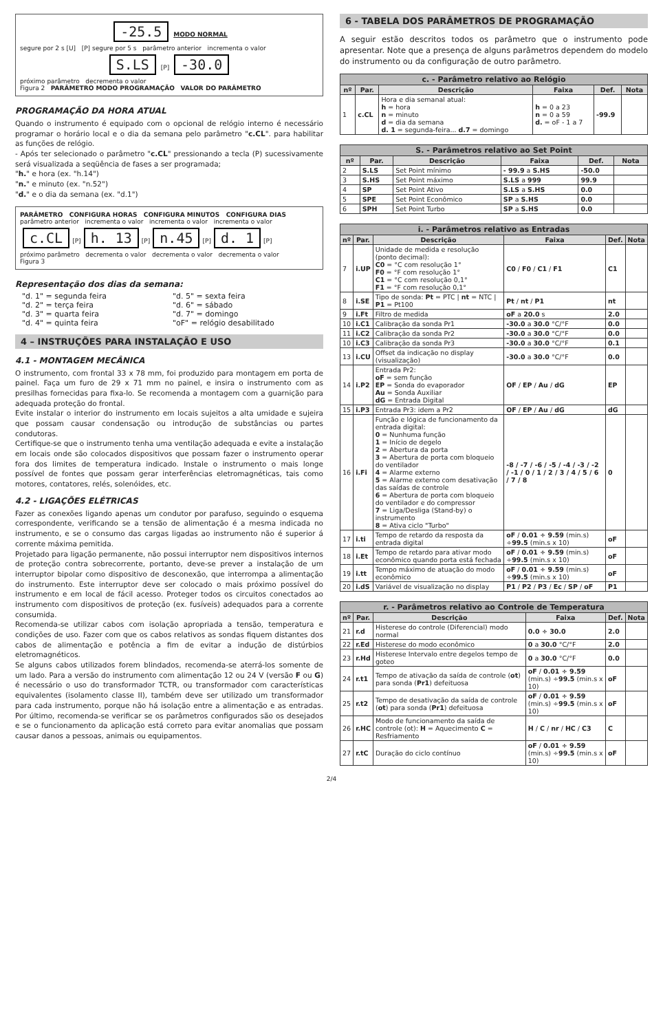-25.5 MODO NORMAL
segure por 2 s [U] [P] segure por 5 s parâmetro anterior incrementa o valor
S.LS [P] -30.0
próximo parâmetro decrementa o valor
Figura 2 PARÂMETRO MODO PROGRAMAÇÃO VALOR DO PARÂMETRO
PROGRAMAÇÃO DA HORA ATUAL
Quando o instrumento é equipado com o opcional de relógio interno é necessário programar o horário local e o dia da semana pelo parâmetro "c.CL". para habilitar as funções de relógio.
- Após ter selecionado o parâmetro "c.CL" pressionando a tecla (P) sucessivamente será visualizada a seqüência de fases a ser programada;
"h." e hora (ex. "h.14")
"n." e minuto (ex. "n.52")
"d." e o dia da semana (ex. "d.1")
PARÂMETRO CONFIGURA HORAS CONFIGURA MINUTOS CONFIGURA DIAS
parâmetro anterior incrementa o valor incrementa o valor incrementa o valor
c.CL [P] h. 13 [P] n.45 [P] d. 1 [P]
próximo parâmetro decrementa o valor decrementa o valor decrementa o valor
Figura 3
Representação dos dias da semana:
"d. 1" = segunda feira "d. 5" = sexta feira "d. 2" = terça feira "d. 6" = sábado "d. 3" = quarta feira "d. 7" = domingo "d. 4" = quinta feira "oF" = relógio desabilitado
4 – INSTRUÇÕES PARA INSTALAÇÃO E USO
4.1 - MONTAGEM MECÂNICA
O instrumento, com frontal 33 x 78 mm, foi produzido para montagem em porta de painel. Faça um furo de 29 x 71 mm no painel, e insira o instrumento com as presilhas fornecidas para fixa-lo. Se recomenda a montagem com a guarnição para adequada proteção do frontal.
Evite instalar o interior do instrumento em locais sujeitos a alta umidade e sujeira que possam causar condensação ou introdução de substâncias ou partes condutoras.
Certifique-se que o instrumento tenha uma ventilação adequada e evite a instalação em locais onde são colocados dispositivos que possam fazer o instrumento operar fora dos limites de temperatura indicado. Instale o instrumento o mais longe possível de fontes que possam gerar interferências eletromagnéticas, tais como motores, contatores, relés, solenóides, etc.
4.2 - LIGAÇÕES ELÉTRICAS
Fazer as conexões ligando apenas um condutor por parafuso, seguindo o esquema correspondente, verificando se a tensão de alimentação é a mesma indicada no instrumento, e se o consumo das cargas ligadas ao instrumento não é superior á corrente máxima pemitida.
Projetado para ligação permanente, não possui interruptor nem dispositivos internos de proteção contra sobrecorrente, portanto, deve-se prever a instalação de um interruptor bipolar como dispositivo de desconexão, que interrompa a alimentação do instrumento. Este interruptor deve ser colocado o mais próximo possível do instrumento e em local de fácil acesso. Proteger todos os circuitos conectados ao instrumento com dispositivos de proteção (ex. fusíveis) adequados para a corrente consumida.
Recomenda-se utilizar cabos com isolação apropriada a tensão, temperatura e condições de uso. Fazer com que os cabos relativos as sondas fiquem distantes dos cabos de alimentação e potência a fim de evitar a indução de distúrbios eletromagnéticos.
Se alguns cabos utilizados forem blindados, recomenda-se aterrá-los somente de um lado. Para a versão do instrumento com alimentação 12 ou 24 V (versão F ou G) é necessário o uso do transformador TCTR, ou transformador com características equivalentes (isolamento classe II), também deve ser utilizado um transformador para cada instrumento, porque não há isolação entre a alimentação e as entradas. Por último, recomenda-se verificar se os parâmetros configurados são os desejados e se o funcionamento da aplicação está correto para evitar anomalias que possam causar danos a pessoas, animais ou equipamentos.
6 - TABELA DOS PARÂMETROS DE PROGRAMAÇÃO
A seguir estão descritos todos os parâmetro que o instrumento pode apresentar. Note que a presença de alguns parâmetros dependem do modelo do instrumento ou da configuração de outro parâmetro.
| c. - Parâmetro relativo ao Relógio | | | | | |
| --- | --- | --- | --- | --- | --- |
| nº | Par. | Descrição | Faixa | Def. | Nota |
| 1 | c.CL | Hora e dia semanal atual: h = hora n = minuto d = dia da semana d. 1 = segunda-feira... d.7 = domingo | h = 0 a 23 n = 0 a 59 d. = oF - 1 a 7 | -99.9 | |
| S. - Parâmetros relativo ao Set Point | | | | | |
| --- | --- | --- | --- | --- | --- |
| nº | Par. | Descrição | Faixa | Def. | Nota |
| 2 | S.LS | Set Point mínimo | - 99.9 a S.HS | -50.0 | |
| 3 | S.HS | Set Point máximo | S.LS a 999 | 99.9 | |
| 4 | SP | Set Point Ativo | S.LS a S.HS | 0.0 | |
| 5 | SPE | Set Point Econômico | SP a S.HS | 0.0 | |
| 6 | SPH | Set Point Turbo | SP a S.HS | 0.0 | |
| i. - Parâmetros relativo as Entradas | | | | | |
| --- | --- | --- | --- | --- | --- |
| nº | Par. | Descrição | Faixa | Def. | Nota |
| 7 | i.UP | Unidade de medida e resolução (ponto decimal): C0 = °C com resolução 1° F0 = °F com resolução 1° C1 = °C com resolução 0,1° F1 = °F com resolução 0,1° | C0 / F0 / C1 / F1 | C1 | |
| 8 | i.SE | Tipo de sonda: Pt = PTC / nt = NTC / P1 = Pt100 | Pt / nt / P1 | nt | |
| 9 | i.Ft | Filtro de medida | oF a 20.0 s | 2.0 | |
| 10 | i.C1 | Calibração da sonda Pr1 | -30.0 a 30.0 °C/°F | 0.0 | |
| 11 | i.C2 | Calibração da sonda Pr2 | -30.0 a 30.0 °C/°F | 0.0 | |
| 10 | i.C3 | Calibração da sonda Pr3 | -30.0 a 30.0 °C/°F | 0.1 | |
| 13 | i.CU | Offset da indicação no display (visualização) | -30.0 a 30.0 °C/°F | 0.0 | |
| 14 | i.P2 | Entrada Pr2: oF = sem função EP = Sonda do evaporador Au = Sonda Auxiliar dG = Entrada Digital | OF / EP / Au / dG | EP | |
| 15 | i.P3 | Entrada Pr3: idem a Pr2 | OF / EP / Au / dG | dG | |
| 16 | i.Fi | Função e lógica de funcionamento da entrada digital: 0 = Nunhuma função 1 = Início de degelo 2 = Abertura da porta 3 = Abertura de porta com bloqueio do ventilador 4 = Alarme externo 5 = Alarme externo com desativação das saídas de controle 6 = Abertura de porta com bloqueio do ventilador e do compressor 7 = Liga/Desliga (Stand-by) o instrumento 8 = Ativa ciclo "Turbo" | -8 / -7 / -6 / -5 / -4 / -3 / -2 / -1 / 0 / 1 / 2 / 3 / 4 / 5 / 6 / 7 / 8 | 0 | |
| 17 | i.ti | Tempo de retardo da resposta da entrada digital | oF / 0.01 ÷ 9.59 (min.s) ÷ 99.5 (min.s x 10) | oF | |
| 18 | i.Et | Tempo de retardo para ativar modo econômico quando porta está fechada | oF / 0.01 ÷ 9.59 (min.s) ÷ 99.5 (min.s x 10) | oF | |
| 19 | i.tt | Tempo máximo de atuação do modo econômico | oF / 0.01 ÷ 9.59 (min.s) ÷ 99.5 (min.s x 10) | oF | |
| 20 | i.dS | Variável de visualização no display | P1 / P2 / P3 / Ec / SP / oF | P1 | |
| r. - Parâmetros relativo ao Controle de Temperatura | | | | | |
| --- | --- | --- | --- | --- | --- |
| nº | Par. | Descrição | Faixa | Def. | Nota |
| 21 | r.d | Histerese do controle (Diferencial) modo normal | 0.0 ÷ 30.0 | 2.0 | |
| 22 | r.Ed | Histerese do modo econômico | 0 a 30.0 °C/°F | 2.0 | |
| 23 | r.Hd | Histerese Intervalo entre degelos tempo de goteo | 0 a 30.0 °C/°F | 0.0 | |
| 24 | r.t1 | Tempo de ativação da saída de controle ( ot ) para sonda ( Pr1 ) defeituosa | oF / 0.01 ÷ 9.59 (min.s) ÷ 99.5 (min.s x 10) | oF | |
| 25 | r.t2 | Tempo de desativação da saída de controle ( ot ) para sonda ( Pr1 ) defeituosa | oF / 0.01 ÷ 9.59 (min.s) ÷ 99.5 (min.s x 10) | oF | |
| 26 | r.HC | Modo de funcionamento da saída de controle (ot): H = Aquecimento C = Resfriamento | H / C / nr / HC / C3 | C | |
| 27 | r.tC | Duração do ciclo contínuo | oF / 0.01 ÷ 9.59 (min.s) ÷ 99.5 (min.s x 10) | oF | |
2/4